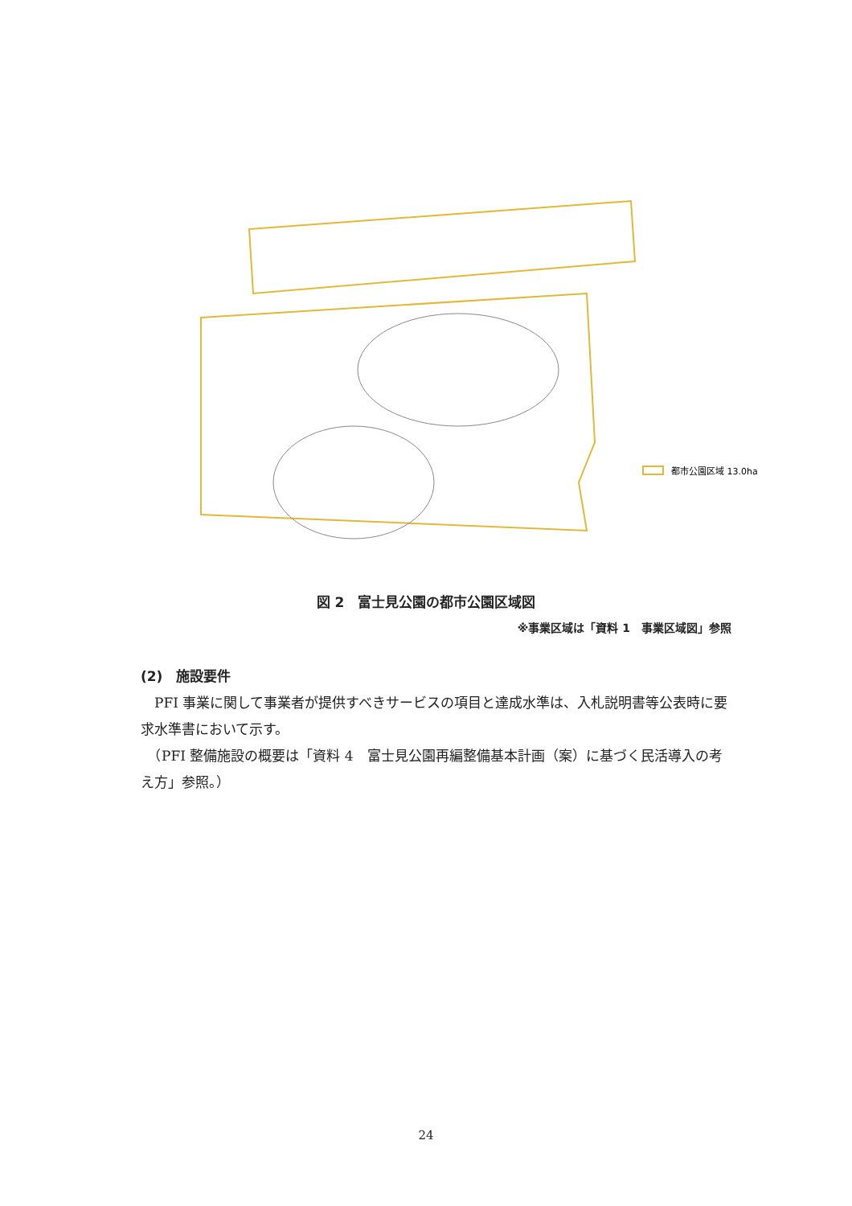都市公園区域 13.0ha
図 2　富士見公園の都市公園区域図
※事業区域は「資料 1　事業区域図」参照
(2)　施設要件
　PFI 事業に関して事業者が提供すべきサービスの項目と達成水準は、入札説明書等公表時に要求水準書において示す。
　（PFI 整備施設の概要は「資料 4　富士見公園再編整備基本計画（案）に基づく民活導入の考え方」参照。）
24